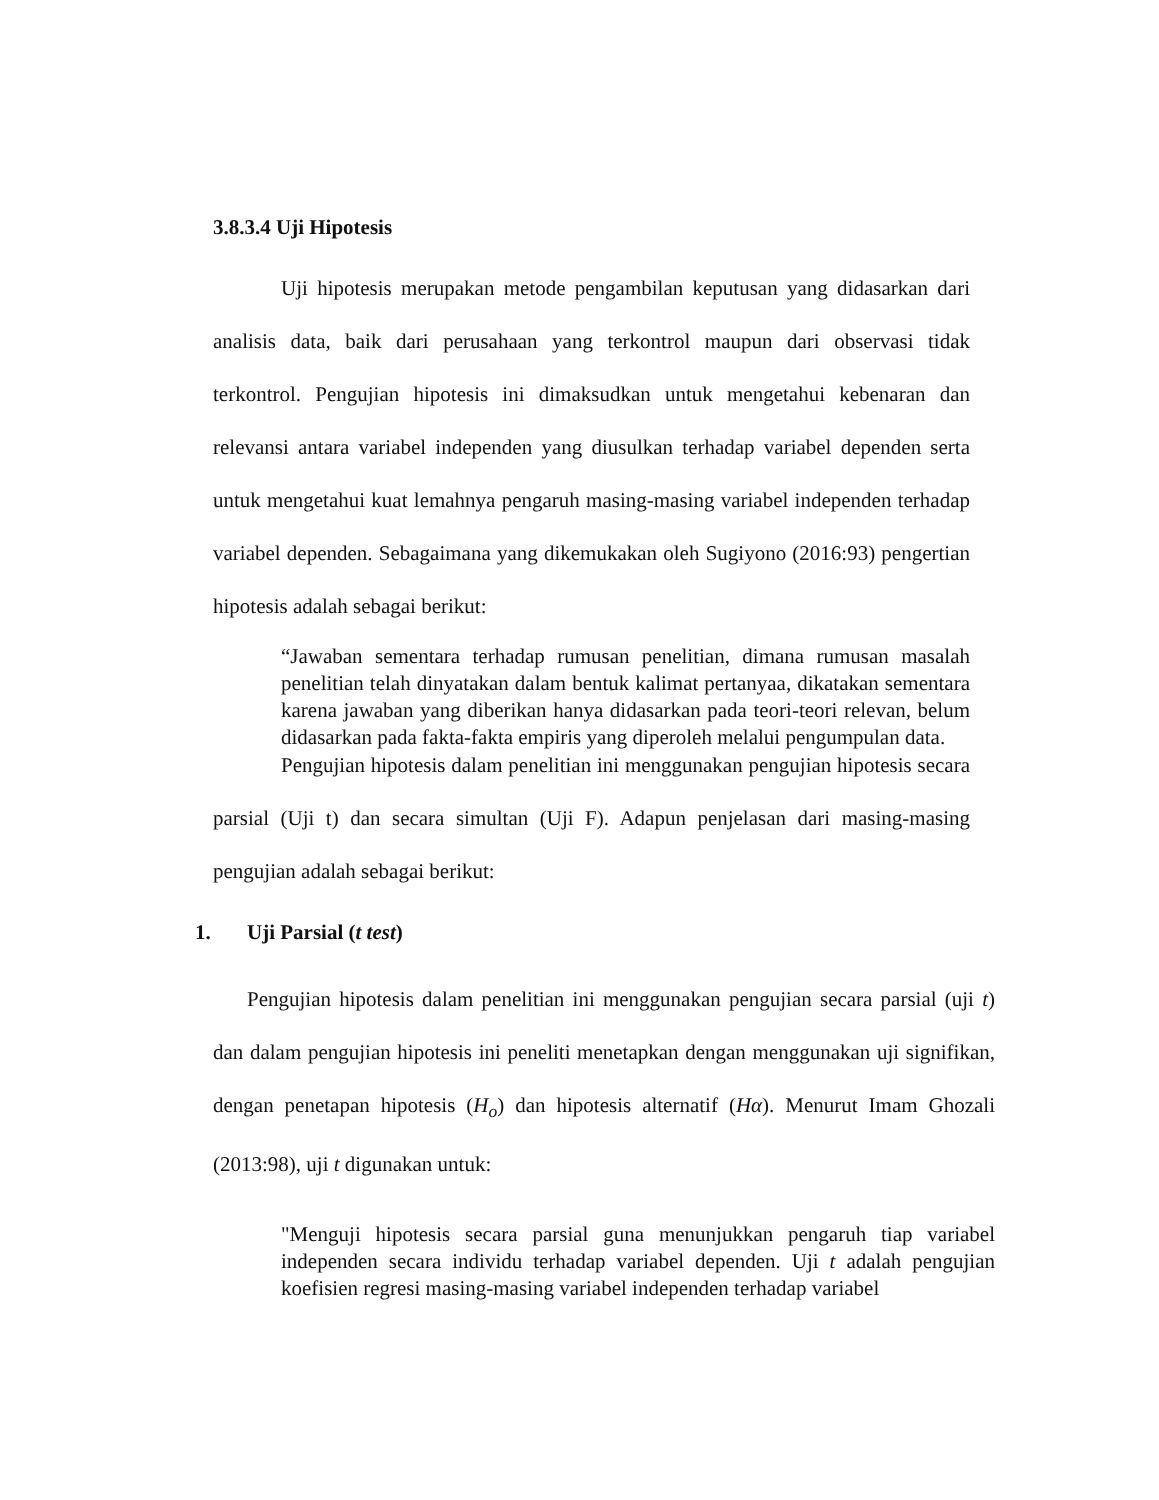3.8.3.4 Uji Hipotesis
Uji hipotesis merupakan metode pengambilan keputusan yang didasarkan dari analisis data, baik dari perusahaan yang terkontrol maupun dari observasi tidak terkontrol. Pengujian hipotesis ini dimaksudkan untuk mengetahui kebenaran dan relevansi antara variabel independen yang diusulkan terhadap variabel dependen serta untuk mengetahui kuat lemahnya pengaruh masing-masing variabel independen terhadap variabel dependen. Sebagaimana yang dikemukakan oleh Sugiyono (2016:93) pengertian hipotesis adalah sebagai berikut:
“Jawaban sementara terhadap rumusan penelitian, dimana rumusan masalah penelitian telah dinyatakan dalam bentuk kalimat pertanyaa, dikatakan sementara karena jawaban yang diberikan hanya didasarkan pada teori-teori relevan, belum didasarkan pada fakta-fakta empiris yang diperoleh melalui pengumpulan data.
Pengujian hipotesis dalam penelitian ini menggunakan pengujian hipotesis secara parsial (Uji t) dan secara simultan (Uji F). Adapun penjelasan dari masing-masing pengujian adalah sebagai berikut:
1. Uji Parsial (t test)
Pengujian hipotesis dalam penelitian ini menggunakan pengujian secara parsial (uji t) dan dalam pengujian hipotesis ini peneliti menetapkan dengan menggunakan uji signifikan, dengan penetapan hipotesis (H<sub>o</sub>) dan hipotesis alternatif (Hα). Menurut Imam Ghozali (2013:98), uji t digunakan untuk:
"Menguji hipotesis secara parsial guna menunjukkan pengaruh tiap variabel independen secara individu terhadap variabel dependen. Uji t adalah pengujian koefisien regresi masing-masing variabel independen terhadap variabel